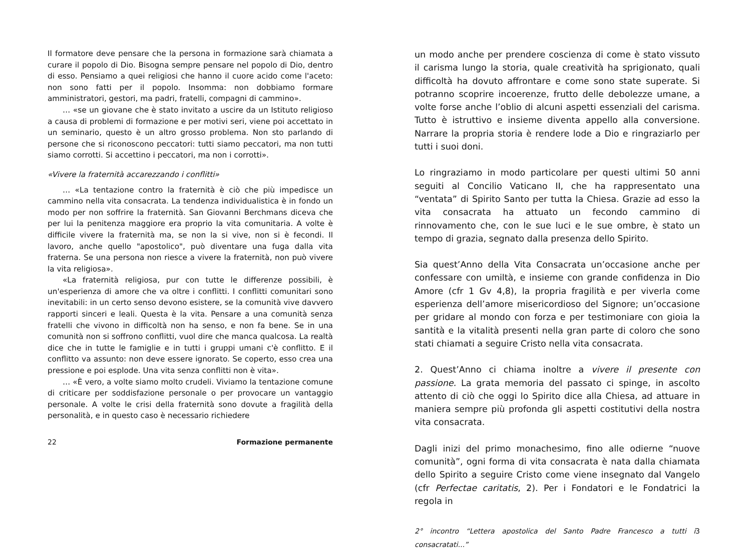Il formatore deve pensare che la persona in formazione sarà chiamata a curare il popolo di Dio. Bisogna sempre pensare nel popolo di Dio, dentro di esso. Pensiamo a quei religiosi che hanno il cuore acido come l'aceto: non sono fatti per il popolo. Insomma: non dobbiamo formare amministratori, gestori, ma padri, fratelli, compagni di cammino».
… «se un giovane che è stato invitato a uscire da un Istituto religioso a causa di problemi di formazione e per motivi seri, viene poi accettato in un seminario, questo è un altro grosso problema. Non sto parlando di persone che si riconoscono peccatori: tutti siamo peccatori, ma non tutti siamo corrotti. Si accettino i peccatori, ma non i corrotti».
«Vivere la fraternità accarezzando i conflitti»
… «La tentazione contro la fraternità è ciò che più impedisce un cammino nella vita consacrata. La tendenza individualistica è in fondo un modo per non soffrire la fraternità. San Giovanni Berchmans diceva che per lui la penitenza maggiore era proprio la vita comunitaria. A volte è difficile vivere la fraternità ma, se non la si vive, non si è fecondi. Il lavoro, anche quello "apostolico", può diventare una fuga dalla vita fraterna. Se una persona non riesce a vivere la fraternità, non può vivere la vita religiosa».
«La fraternità religiosa, pur con tutte le differenze possibili, è un'esperienza di amore che va oltre i conflitti. I conflitti comunitari sono inevitabili: in un certo senso devono esistere, se la comunità vive davvero rapporti sinceri e leali. Questa è la vita. Pensare a una comunità senza fratelli che vivono in difficoltà non ha senso, e non fa bene. Se in una comunità non si soffrono conflitti, vuol dire che manca qualcosa. La realtà dice che in tutte le famiglie e in tutti i gruppi umani c'è conflitto. E il conflitto va assunto: non deve essere ignorato. Se coperto, esso crea una pressione e poi esplode. Una vita senza conflitti non è vita».
… «È vero, a volte siamo molto crudeli. Viviamo la tentazione comune di criticare per soddisfazione personale o per provocare un vantaggio personale. A volte le crisi della fraternità sono dovute a fragilità della personalità, e in questo caso è necessario richiedere
22 Formazione permanente
un modo anche per prendere coscienza di come è stato vissuto il carisma lungo la storia, quale creatività ha sprigionato, quali difficoltà ha dovuto affrontare e come sono state superate. Si potranno scoprire incoerenze, frutto delle debolezze umane, a volte forse anche l’oblio di alcuni aspetti essenziali del carisma. Tutto è istruttivo e insieme diventa appello alla conversione. Narrare la propria storia è rendere lode a Dio e ringraziarlo per tutti i suoi doni.
Lo ringraziamo in modo particolare per questi ultimi 50 anni seguiti al Concilio Vaticano II, che ha rappresentato una “ventata” di Spirito Santo per tutta la Chiesa. Grazie ad esso la vita consacrata ha attuato un fecondo cammino di rinnovamento che, con le sue luci e le sue ombre, è stato un tempo di grazia, segnato dalla presenza dello Spirito.
Sia quest’Anno della Vita Consacrata un’occasione anche per confessare con umiltà, e insieme con grande confidenza in Dio Amore (cfr 1 Gv 4,8), la propria fragilità e per viverla come esperienza dell’amore misericordioso del Signore; un’occasione per gridare al mondo con forza e per testimoniare con gioia la santità e la vitalità presenti nella gran parte di coloro che sono stati chiamati a seguire Cristo nella vita consacrata.
2. Quest’Anno ci chiama inoltre a vivere il presente con passione. La grata memoria del passato ci spinge, in ascolto attento di ciò che oggi lo Spirito dice alla Chiesa, ad attuare in maniera sempre più profonda gli aspetti costitutivi della nostra vita consacrata.
Dagli inizi del primo monachesimo, fino alle odierne “nuove comunità”, ogni forma di vita consacrata è nata dalla chiamata dello Spirito a seguire Cristo come viene insegnato dal Vangelo (cfr Perfectae caritatis, 2). Per i Fondatori e le Fondatrici la regola in
2° incontro “Lettera apostolica del Santo Padre Francesco a tutti i consacratati...” 3